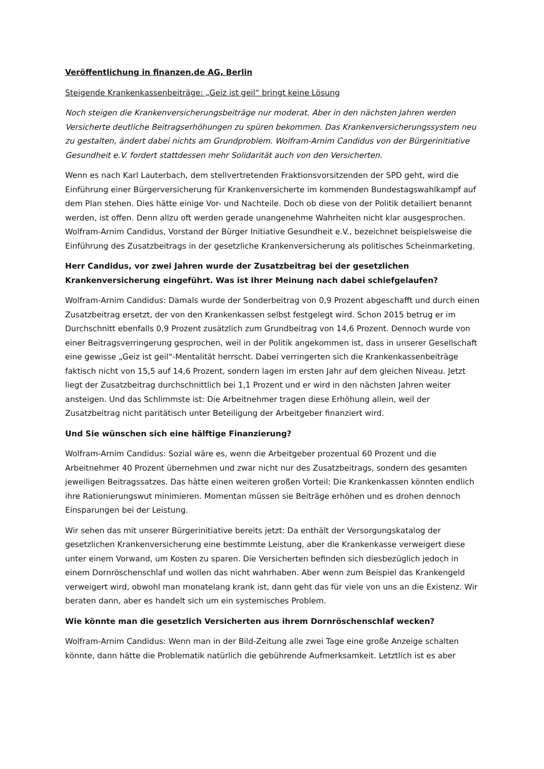Veröffentlichung in finanzen.de AG, Berlin
Steigende Krankenkassenbeiträge: „Geiz ist geil“ bringt keine Lösung
Noch steigen die Krankenversicherungsbeiträge nur moderat. Aber in den nächsten Jahren werden Versicherte deutliche Beitragserhöhungen zu spüren bekommen. Das Krankenversicherungssystem neu zu gestalten, ändert dabei nichts am Grundproblem. Wolfram-Arnim Candidus von der Bürgerinitiative Gesundheit e.V. fordert stattdessen mehr Solidarität auch von den Versicherten.
Wenn es nach Karl Lauterbach, dem stellvertretenden Fraktionsvorsitzenden der SPD geht, wird die Einführung einer Bürgerversicherung für Krankenversicherte im kommenden Bundestagswahlkampf auf dem Plan stehen. Dies hätte einige Vor- und Nachteile. Doch ob diese von der Politik detailiert benannt werden, ist offen. Denn allzu oft werden gerade unangenehme Wahrheiten nicht klar ausgesprochen. Wolfram-Arnim Candidus, Vorstand der Bürger Initiative Gesundheit e.V., bezeichnet beispielsweise die Einführung des Zusatzbeitrags in der gesetzliche Krankenversicherung als politisches Scheinmarketing.
Herr Candidus, vor zwei Jahren wurde der Zusatzbeitrag bei der gesetzlichen Krankenversicherung eingeführt. Was ist Ihrer Meinung nach dabei schiefgelaufen?
Wolfram-Arnim Candidus: Damals wurde der Sonderbeitrag von 0,9 Prozent abgeschafft und durch einen Zusatzbeitrag ersetzt, der von den Krankenkassen selbst festgelegt wird. Schon 2015 betrug er im Durchschnitt ebenfalls 0,9 Prozent zusätzlich zum Grundbeitrag von 14,6 Prozent. Dennoch wurde von einer Beitragsverringerung gesprochen, weil in der Politik angekommen ist, dass in unserer Gesellschaft eine gewisse „Geiz ist geil“-Mentalität herrscht. Dabei verringerten sich die Krankenkassenbeiträge faktisch nicht von 15,5 auf 14,6 Prozent, sondern lagen im ersten Jahr auf dem gleichen Niveau. Jetzt liegt der Zusatzbeitrag durchschnittlich bei 1,1 Prozent und er wird in den nächsten Jahren weiter ansteigen. Und das Schlimmste ist: Die Arbeitnehmer tragen diese Erhöhung allein, weil der Zusatzbeitrag nicht paritätisch unter Beteiligung der Arbeitgeber finanziert wird.
Und Sie wünschen sich eine hälftige Finanzierung?
Wolfram-Arnim Candidus: Sozial wäre es, wenn die Arbeitgeber prozentual 60 Prozent und die Arbeitnehmer 40 Prozent übernehmen und zwar nicht nur des Zusatzbeitrags, sondern des gesamten jeweiligen Beitragssatzes. Das hätte einen weiteren großen Vorteil: Die Krankenkassen könnten endlich ihre Rationierungswut minimieren. Momentan müssen sie Beiträge erhöhen und es drohen dennoch Einsparungen bei der Leistung.
Wir sehen das mit unserer Bürgerinitiative bereits jetzt: Da enthält der Versorgungskatalog der gesetzlichen Krankenversicherung eine bestimmte Leistung, aber die Krankenkasse verweigert diese unter einem Vorwand, um Kosten zu sparen. Die Versicherten befinden sich diesbezüglich jedoch in einem Dornröschenschlaf und wollen das nicht wahrhaben. Aber wenn zum Beispiel das Krankengeld verweigert wird, obwohl man monatelang krank ist, dann geht das für viele von uns an die Existenz. Wir beraten dann, aber es handelt sich um ein systemisches Problem.
Wie könnte man die gesetzlich Versicherten aus ihrem Dornröschenschlaf wecken?
Wolfram-Arnim Candidus: Wenn man in der Bild-Zeitung alle zwei Tage eine große Anzeige schalten könnte, dann hätte die Problematik natürlich die gebührende Aufmerksamkeit. Letztlich ist es aber